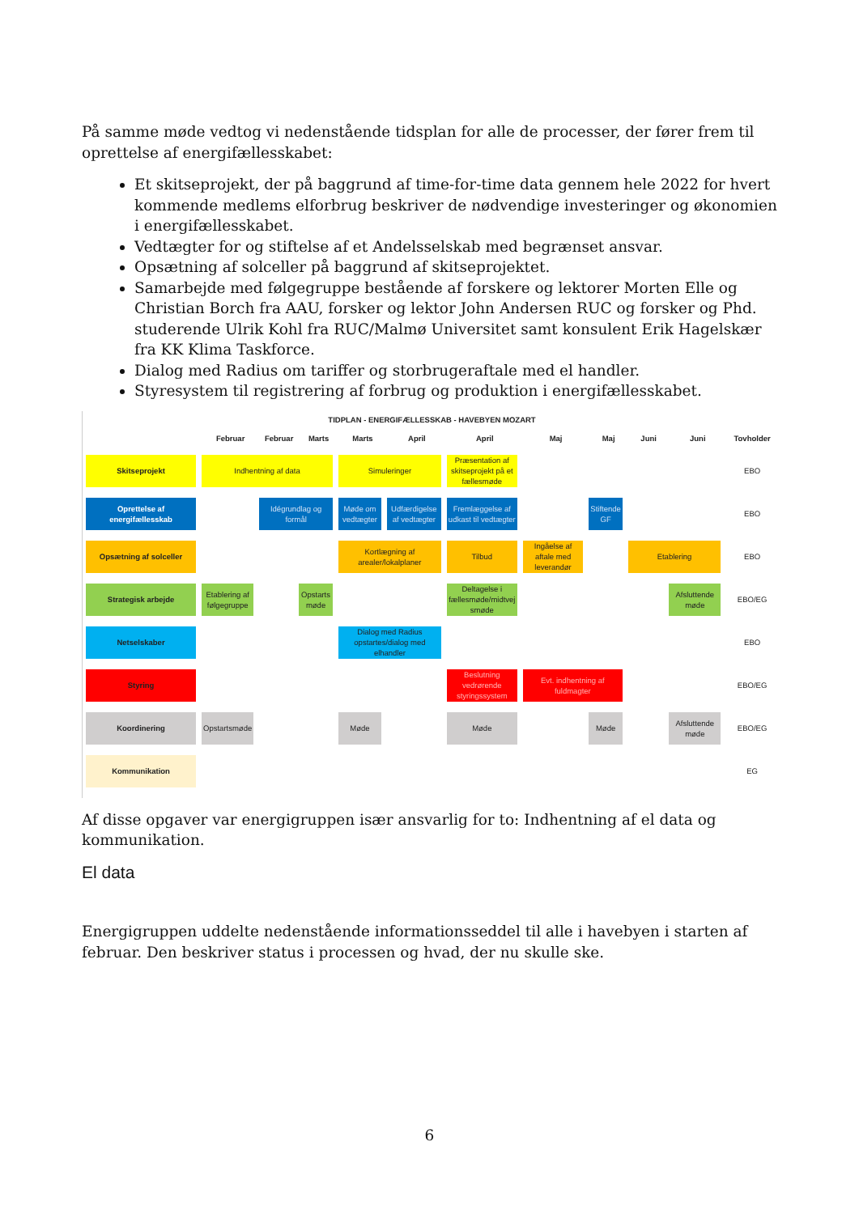På samme møde vedtog vi nedenstående tidsplan for alle de processer, der fører frem til oprettelse af energifællesskabet:
Et skitseprojekt, der på baggrund af time-for-time data gennem hele 2022 for hvert kommende medlems elforbrug beskriver de nødvendige investeringer og økonomien i energifællesskabet.
Vedtægter for og stiftelse af et Andelsselskab med begrænset ansvar.
Opsætning af solceller på baggrund af skitseprojektet.
Samarbejde med følgegruppe bestående af forskere og lektorer Morten Elle og Christian Borch fra AAU, forsker og lektor John Andersen RUC og forsker og Phd. studerende Ulrik Kohl fra RUC/Malmø Universitet samt konsulent Erik Hagelskær fra KK Klima Taskforce.
Dialog med Radius om tariffer og storbrugeraftale med el handler.
Styresystem til registrering af forbrug og produktion i energifællesskabet.
TIDPLAN - ENERGIFÆLLESSKAB - HAVEBYEN MOZART
| | Februar | Februar | Marts | Marts | April | April | Maj | Maj | Juni | Juni | Tovholder |
| --- | --- | --- | --- | --- | --- | --- | --- | --- | --- | --- | --- |
| Skitseprojekt | Indhentning af data | | | Simuleringer | | Præsentation af skitseprojekt på et fællesmøde | | | | | EBO |
| Oprettelse af energifællesskab | | Idégrundlag og formål | | Møde om vedtægter | Udfærdigelse af vedtægter | Fremlæggelse af udkast til vedtægter | | Stiftende GF | | | EBO |
| Opsætning af solceller | | | | Kortlægning af arealer/lokalplaner | | Tilbud | Ingåelse af aftale med leverandør | | Etablering | | EBO |
| Strategisk arbejde | Etablering af følgegruppe | | Opstarts møde | | | Deltagelse i fællesmøde/midtvej smøde | | | | Afsluttende møde | EBO/EG |
| Netselskaber | | | | Dialog med Radius opstartes/dialog med elhandler | | | | | | | EBO |
| Styring | | | | | | Beslutning vedrørende styringssystem | Evt. indhentning af fuldmagter | | | | EBO/EG |
| Koordinering | Opstartsmøde | | | Møde | | Møde | | Møde | | Afsluttende møde | EBO/EG |
| Kommunikation | | | | | | | | | | | EG |
Af disse opgaver var energigruppen især ansvarlig for to: Indhentning af el data og kommunikation.
El data
Energigruppen uddelte nedenstående informationsseddel til alle i havebyen i starten af februar. Den beskriver status i processen og hvad, der nu skulle ske.
6